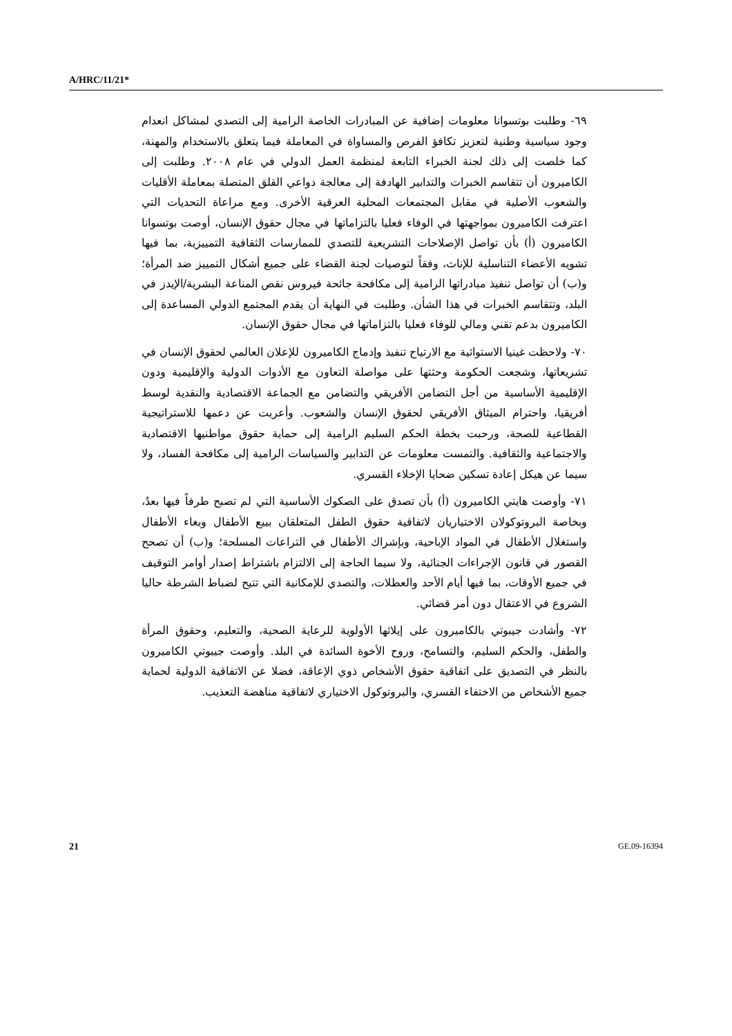A/HRC/11/21*
٦٩- وطلبت بوتسوانا معلومات إضافية عن المبادرات الخاصة الرامية إلى التصدي لمشاكل انعدام وجود سياسية وطنية لتعزيز تكافؤ الفرص والمساواة في المعاملة فيما يتعلق بالاستخدام والمهنة، كما خلصت إلى ذلك لجنة الخبراء التابعة لمنظمة العمل الدولي في عام ٢٠٠٨. وطلبت إلى الكاميرون أن تتقاسم الخبرات والتدابير الهادفة إلى معالجة دواعي القلق المتصلة بمعاملة الأقليات والشعوب الأصلية في مقابل المجتمعات المحلية العرقية الأخرى. ومع مراعاة التحديات التي اعترفت الكاميرون بمواجهتها في الوفاء فعليا بالتزاماتها في مجال حقوق الإنسان، أوصت بوتسوانا الكاميرون (أ) بأن تواصل الإصلاحات التشريعية للتصدي للممارسات الثقافية التمييزية، بما فيها تشويه الأعضاء التناسلية للإناث، وفقاً لتوصيات لجنة القضاء على جميع أشكال التمييز ضد المرأة؛ و(ب) أن تواصل تنفيذ مبادراتها الرامية إلى مكافحة جائحة فيروس نقص المناعة البشرية/الإيدز في البلد، وتتقاسم الخبرات في هذا الشأن. وطلبت في النهاية أن يقدم المجتمع الدولي المساعدة إلى الكاميرون بدعم تقني ومالي للوفاء فعليا بالتزاماتها في مجال حقوق الإنسان.
٧٠- ولاحظت غينيا الاستوائية مع الارتياح تنفيذ وإدماج الكاميرون للإعلان العالمي لحقوق الإنسان في تشريعاتها، وشجعت الحكومة وحثتها على مواصلة التعاون مع الأدوات الدولية والإقليمية ودون الإقليمية الأساسية من أجل التضامن الأفريقي والتضامن مع الجماعة الاقتصادية والنقدية لوسط أفريقيا، واحترام الميثاق الأفريقي لحقوق الإنسان والشعوب. وأعربت عن دعمها للاستراتيجية القطاعية للصحة، ورحبت بخطة الحكم السليم الرامية إلى حماية حقوق مواطنيها الاقتصادية والاجتماعية والثقافية. والتمست معلومات عن التدابير والسياسات الرامية إلى مكافحة الفساد، ولا سيما عن هيكل إعادة تسكين ضحايا الإخلاء القسري.
٧١- وأوصت هايتي الكاميرون (أ) بأن تصدق على الصكوك الأساسية التي لم تصبح طرفاً فيها بعدُ، وبخاصة البروتوكولان الاختياريان لاتفاقية حقوق الطفل المتعلقان ببيع الأطفال وبغاء الأطفال واستغلال الأطفال في المواد الإباحية، وبإشراك الأطفال في التراعات المسلحة؛ و(ب) أن تصحح القصور في قانون الإجراءات الجنائية، ولا سيما الحاجة إلى الالتزام باشتراط إصدار أوامر التوقيف في جميع الأوقات، بما فيها أيام الأحد والعطلات، والتصدي للإمكانية التي تتيح لضباط الشرطة حاليا الشروع في الاعتقال دون أمر قضائي.
٧٢- وأشادت جيبوتي بالكاميرون على إيلائها الأولوية للرعاية الصحية، والتعليم، وحقوق المرأة والطفل، والحكم السليم، والتسامح، وروح الأخوة السائدة في البلد. وأوصت جيبوتي الكاميرون بالنظر في التصديق على اتفاقية حقوق الأشخاص ذوي الإعاقة، فضلا عن الاتفاقية الدولية لحماية جميع الأشخاص من الاختفاء القسري، والبروتوكول الاختياري لاتفاقية مناهضة التعذيب.
21 GE.09-16394